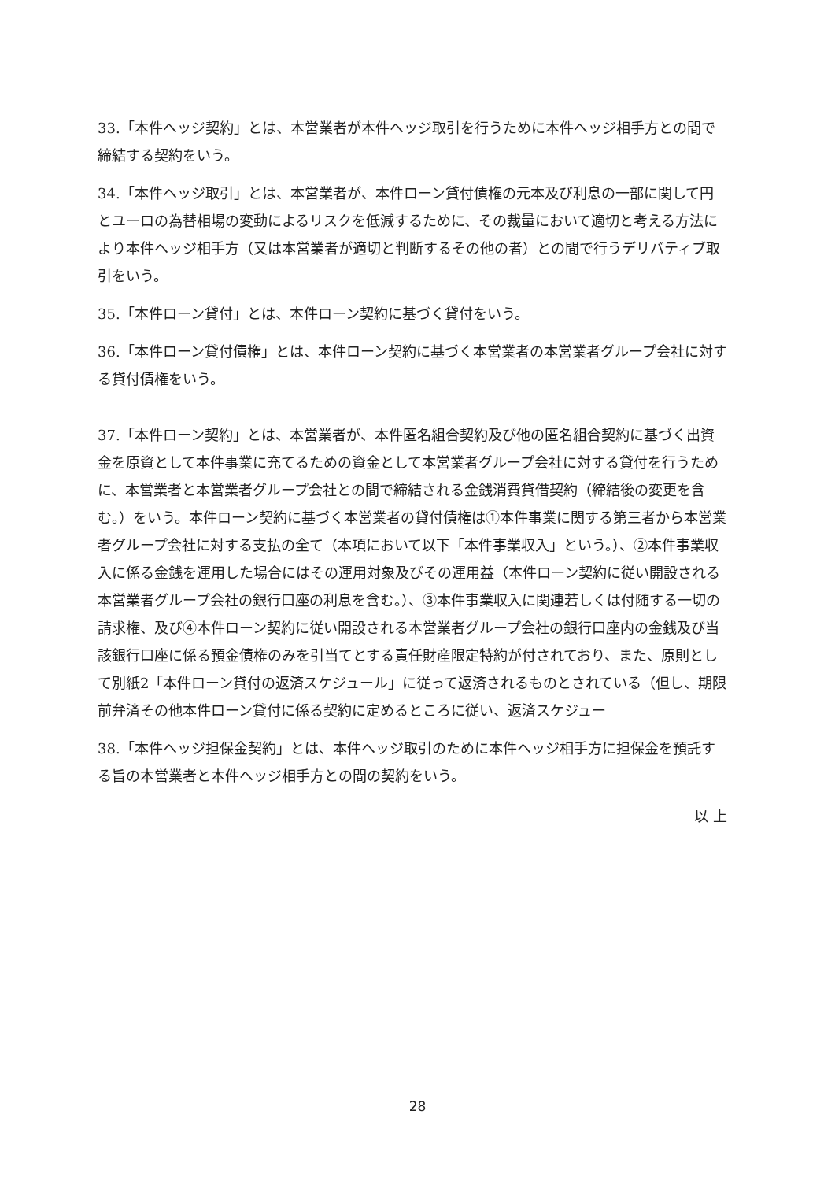33.「本件ヘッジ契約」とは、本営業者が本件ヘッジ取引を行うために本件ヘッジ相手方との間で締結する契約をいう。
34.「本件ヘッジ取引」とは、本営業者が、本件ローン貸付債権の元本及び利息の一部に関して円とユーロの為替相場の変動によるリスクを低減するために、その裁量において適切と考える方法により本件ヘッジ相手方（又は本営業者が適切と判断するその他の者）との間で行うデリバティブ取引をいう。
35.「本件ローン貸付」とは、本件ローン契約に基づく貸付をいう。
36.「本件ローン貸付債権」とは、本件ローン契約に基づく本営業者の本営業者グループ会社に対する貸付債権をいう。
37.「本件ローン契約」とは、本営業者が、本件匿名組合契約及び他の匿名組合契約に基づく出資金を原資として本件事業に充てるための資金として本営業者グループ会社に対する貸付を行うために、本営業者と本営業者グループ会社との間で締結される金銭消費貸借契約（締結後の変更を含む。）をいう。本件ローン契約に基づく本営業者の貸付債権は①本件事業に関する第三者から本営業者グループ会社に対する支払の全て（本項において以下「本件事業収入」という。）、②本件事業収入に係る金銭を運用した場合にはその運用対象及びその運用益（本件ローン契約に従い開設される本営業者グループ会社の銀行口座の利息を含む。）、③本件事業収入に関連若しくは付随する一切の請求権、及び④本件ローン契約に従い開設される本営業者グループ会社の銀行口座内の金銭及び当該銀行口座に係る預金債権のみを引当てとする責任財産限定特約が付されており、また、原則として別紙2「本件ローン貸付の返済スケジュール」に従って返済されるものとされている（但し、期限前弁済その他本件ローン貸付に係る契約に定めるところに従い、返済スケジュー
38.「本件ヘッジ担保金契約」とは、本件ヘッジ取引のために本件ヘッジ相手方に担保金を預託する旨の本営業者と本件ヘッジ相手方との間の契約をいう。
以 上
28